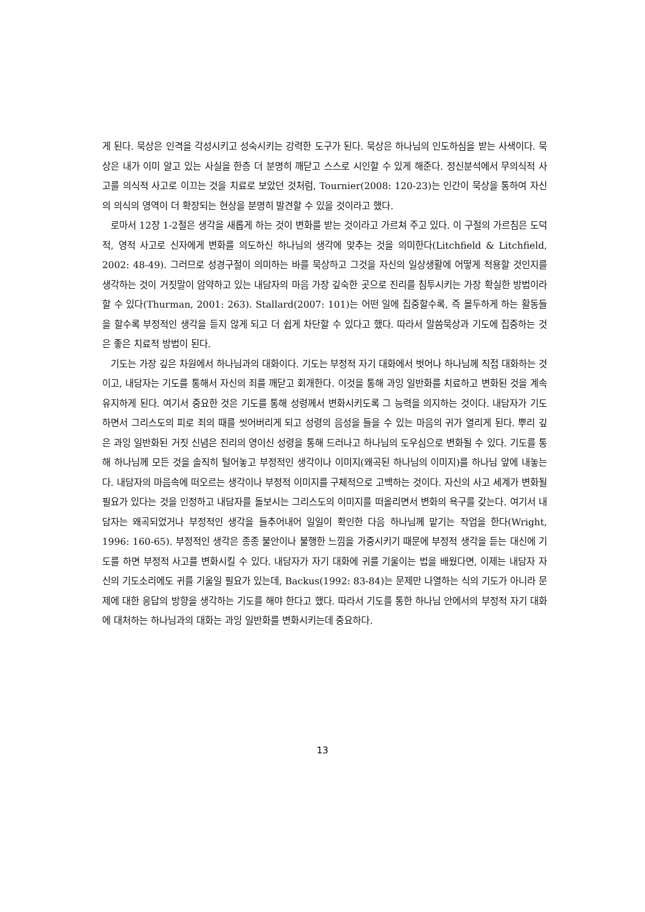게 된다. 묵상은 인격을 각성시키고 성숙시키는 강력한 도구가 된다. 묵상은 하나님의 인도하심을 받는 사색이다. 묵상은 내가 이미 알고 있는 사실을 한층 더 분명히 깨닫고 스스로 시인할 수 있게 해준다. 정신분석에서 무의식적 사고를 의식적 사고로 이끄는 것을 치료로 보았던 것처럼, Tournier(2008: 120-23)는 인간이 묵상을 통하여 자신의 의식의 영역이 더 확장되는 현상을 분명히 발견할 수 있을 것이라고 했다.
로마서 12장 1-2절은 생각을 새롭게 하는 것이 변화를 받는 것이라고 가르쳐 주고 있다. 이 구절의 가르침은 도덕적, 영적 사고로 신자에게 변화를 의도하신 하나님의 생각에 맞추는 것을 의미한다(Litchfield & Litchfield, 2002: 48-49). 그러므로 성경구절이 의미하는 바를 묵상하고 그것을 자신의 일상생활에 어떻게 적용할 것인지를 생각하는 것이 거짓말이 암약하고 있는 내담자의 마음 가장 깊숙한 곳으로 진리를 침투시키는 가장 확실한 방법이라 할 수 있다(Thurman, 2001: 263). Stallard(2007: 101)는 어떤 일에 집중할수록, 즉 몰두하게 하는 활동들을 할수록 부정적인 생각을 듣지 않게 되고 더 쉽게 차단할 수 있다고 했다. 따라서 말씀묵상과 기도에 집중하는 것은 좋은 치료적 방법이 된다.
기도는 가장 깊은 차원에서 하나님과의 대화이다. 기도는 부정적 자기 대화에서 벗어나 하나님께 직접 대화하는 것이고, 내담자는 기도를 통해서 자신의 죄를 깨닫고 회개한다. 이것을 통해 과잉 일반화를 치료하고 변화된 것을 계속 유지하게 된다. 여기서 중요한 것은 기도를 통해 성령께서 변화시키도록 그 능력을 의지하는 것이다. 내담자가 기도하면서 그리스도의 피로 죄의 때를 씻어버리게 되고 성령의 음성을 들을 수 있는 마음의 귀가 열리게 된다. 뿌리 깊은 과잉 일반화된 거짓 신념은 진리의 영이신 성령을 통해 드러나고 하나님의 도우심으로 변화될 수 있다. 기도를 통해 하나님께 모든 것을 솔직히 털어놓고 부정적인 생각이나 이미지(왜곡된 하나님의 이미지)를 하나님 앞에 내놓는다. 내담자의 마음속에 떠오르는 생각이나 부정적 이미지를 구체적으로 고백하는 것이다. 자신의 사고 세계가 변화될 필요가 있다는 것을 인정하고 내담자를 돌보시는 그리스도의 이미지를 떠올리면서 변화의 욕구를 갖는다. 여기서 내담자는 왜곡되었거나 부정적인 생각을 들추어내어 일일이 확인한 다음 하나님께 맡기는 작업을 한다(Wright, 1996: 160-65). 부정적인 생각은 종종 불안이나 불행한 느낌을 가중시키기 때문에 부정적 생각을 듣는 대신에 기도를 하면 부정적 사고를 변화시킬 수 있다. 내담자가 자기 대화에 귀를 기울이는 법을 배웠다면, 이제는 내담자 자신의 기도소리에도 귀를 기울일 필요가 있는데, Backus(1992: 83-84)는 문제만 나열하는 식의 기도가 아니라 문제에 대한 응답의 방향을 생각하는 기도를 해야 한다고 했다. 따라서 기도를 통한 하나님 안에서의 부정적 자기 대화에 대처하는 하나님과의 대화는 과잉 일반화를 변화시키는데 중요하다.
13